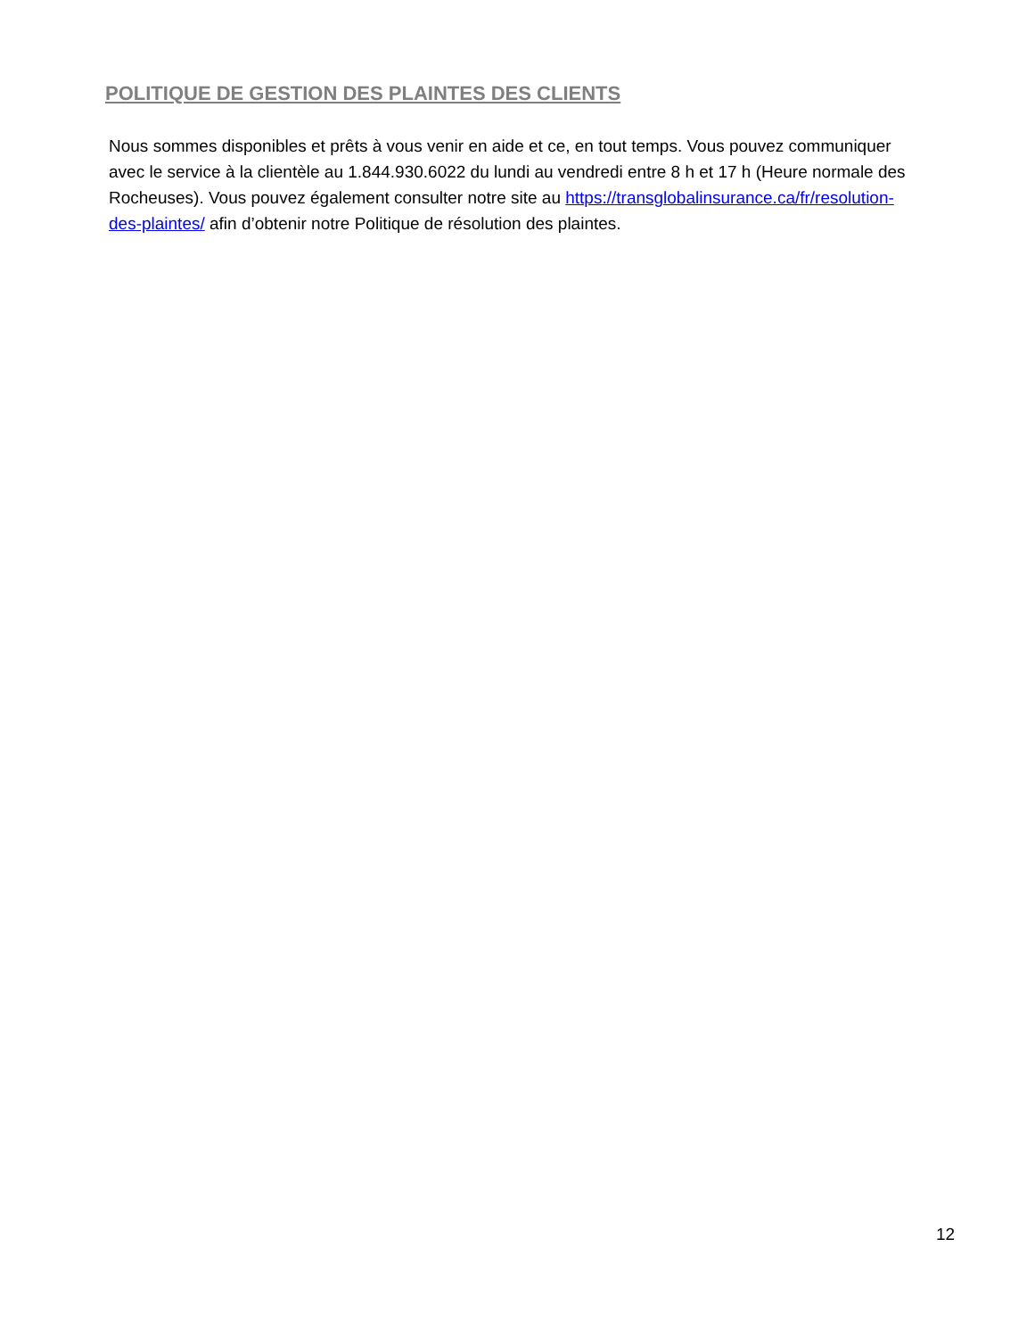POLITIQUE DE GESTION DES PLAINTES DES CLIENTS
Nous sommes disponibles et prêts à vous venir en aide et ce, en tout temps. Vous pouvez communiquer avec le service à la clientèle au 1.844.930.6022 du lundi au vendredi entre 8 h et 17 h (Heure normale des Rocheuses). Vous pouvez également consulter notre site au https://transglobalinsurance.ca/fr/resolution-des-plaintes/ afin d’obtenir notre Politique de résolution des plaintes.
12